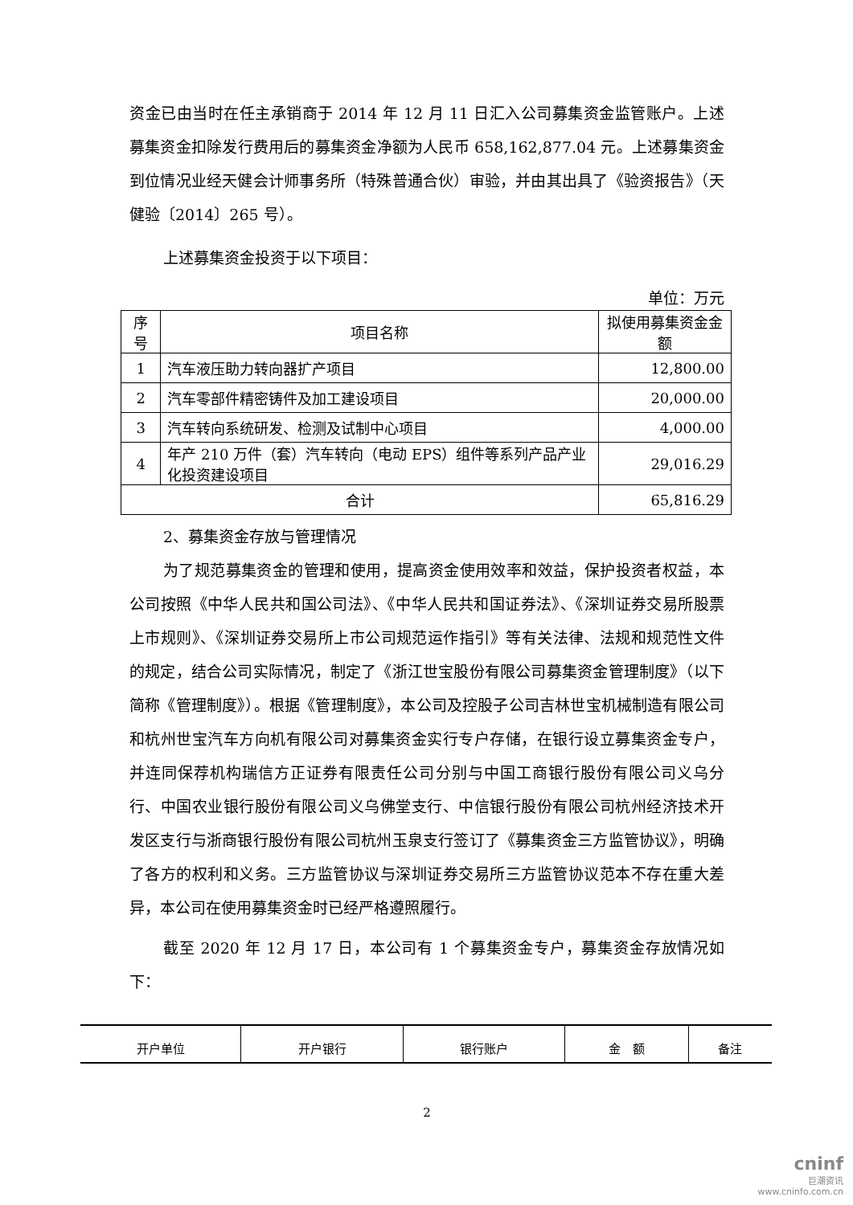资金已由当时在任主承销商于 2014 年 12 月 11 日汇入公司募集资金监管账户。上述募集资金扣除发行费用后的募集资金净额为人民币 658,162,877.04 元。上述募集资金到位情况业经天健会计师事务所（特殊普通合伙）审验，并由其出具了《验资报告》（天健验〔2014〕265 号）。
上述募集资金投资于以下项目：
单位：万元
| 序号 | 项目名称 | 拟使用募集资金金额 |
| --- | --- | --- |
| 1 | 汽车液压助力转向器扩产项目 | 12,800.00 |
| 2 | 汽车零部件精密铸件及加工建设项目 | 20,000.00 |
| 3 | 汽车转向系统研发、检测及试制中心项目 | 4,000.00 |
| 4 | 年产 210 万件（套）汽车转向（电动 EPS）组件等系列产品产业化投资建设项目 | 29,016.29 |
| 合计 | | 65,816.29 |
2、募集资金存放与管理情况
为了规范募集资金的管理和使用，提高资金使用效率和效益，保护投资者权益，本公司按照《中华人民共和国公司法》、《中华人民共和国证券法》、《深圳证券交易所股票上市规则》、《深圳证券交易所上市公司规范运作指引》等有关法律、法规和规范性文件的规定，结合公司实际情况，制定了《浙江世宝股份有限公司募集资金管理制度》（以下简称《管理制度》）。根据《管理制度》，本公司及控股子公司吉林世宝机械制造有限公司和杭州世宝汽车方向机有限公司对募集资金实行专户存储，在银行设立募集资金专户，并连同保荐机构瑞信方正证券有限责任公司分别与中国工商银行股份有限公司义乌分行、中国农业银行股份有限公司义乌佛堂支行、中信银行股份有限公司杭州经济技术开发区支行与浙商银行股份有限公司杭州玉泉支行签订了《募集资金三方监管协议》，明确了各方的权利和义务。三方监管协议与深圳证券交易所三方监管协议范本不存在重大差异，本公司在使用募集资金时已经严格遵照履行。
截至 2020 年 12 月 17 日，本公司有 1 个募集资金专户，募集资金存放情况如下：
| 开户单位 | 开户银行 | 银行账户 | 金 额 | 备注 |
| --- | --- | --- | --- | --- |
2
cninf
巨潮资讯
www.cninfo.com.cn